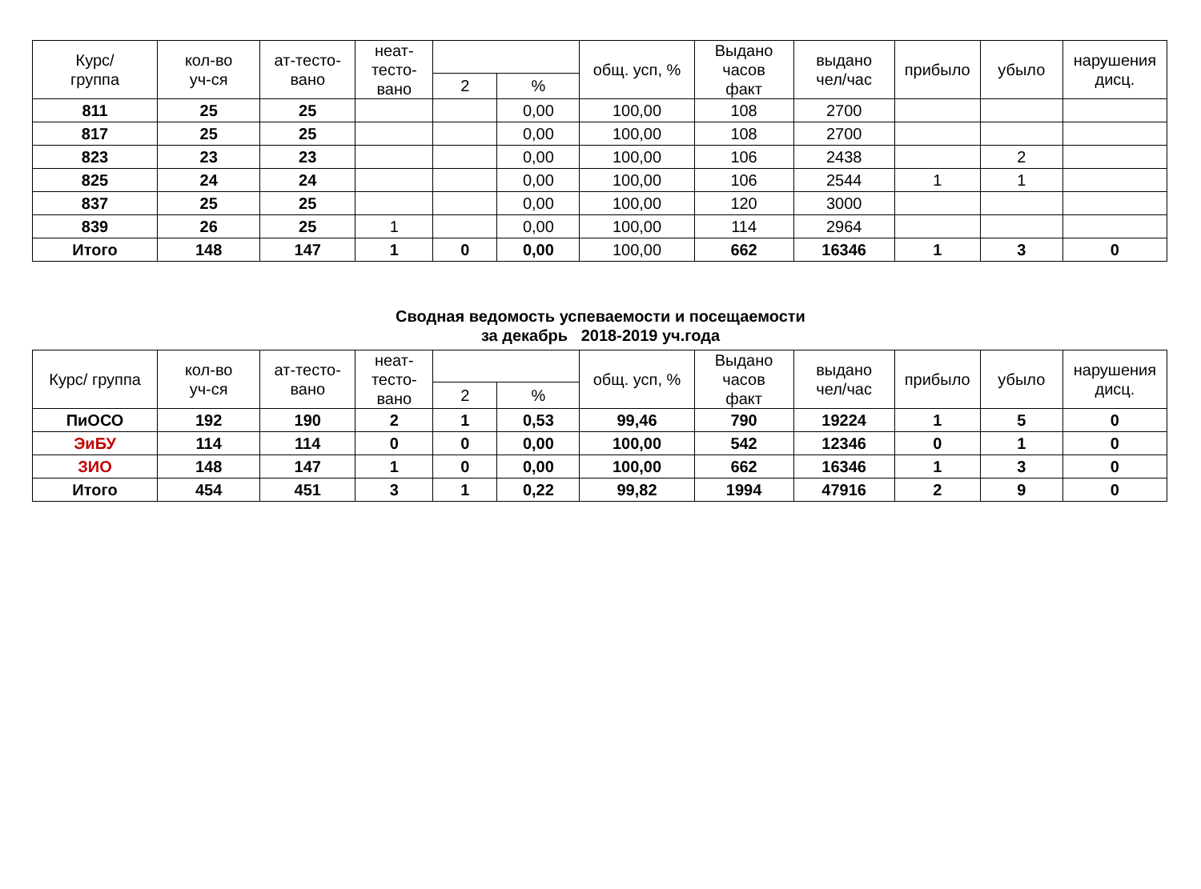| Курс/ группа | кол-во уч-ся | ат-тесто- вано | неат- тесто- вано | | | общ. усп, % | Выдано часов факт | выдано чел/час | прибыло | убыло | нарушения дисц. |
| --- | --- | --- | --- | --- | --- | --- | --- | --- | --- | --- | --- |
| | | | | 2 | % | | | | | | |
| 811 | 25 | 25 | | | 0,00 | 100,00 | 108 | 2700 | | | |
| 817 | 25 | 25 | | | 0,00 | 100,00 | 108 | 2700 | | | |
| 823 | 23 | 23 | | | 0,00 | 100,00 | 106 | 2438 | | 2 | |
| 825 | 24 | 24 | | | 0,00 | 100,00 | 106 | 2544 | 1 | 1 | |
| 837 | 25 | 25 | | | 0,00 | 100,00 | 120 | 3000 | | | |
| 839 | 26 | 25 | 1 | | 0,00 | 100,00 | 114 | 2964 | | | |
| Итого | 148 | 147 | 1 | 0 | 0,00 | 100,00 | 662 | 16346 | 1 | 3 | 0 |
Сводная ведомость успеваемости и посещаемости
за декабрь 2018-2019 уч.года
| Курс/ группа | кол-во уч-ся | ат-тесто- вано | неат- тесто- вано | | | общ. усп, % | Выдано часов факт | выдано чел/час | прибыло | убыло | нарушения дисц. |
| --- | --- | --- | --- | --- | --- | --- | --- | --- | --- | --- | --- |
| | | | | 2 | % | | | | | | |
| ПиОСО | 192 | 190 | 2 | 1 | 0,53 | 99,46 | 790 | 19224 | 1 | 5 | 0 |
| ЭиБУ | 114 | 114 | 0 | 0 | 0,00 | 100,00 | 542 | 12346 | 0 | 1 | 0 |
| ЗИО | 148 | 147 | 1 | 0 | 0,00 | 100,00 | 662 | 16346 | 1 | 3 | 0 |
| Итого | 454 | 451 | 3 | 1 | 0,22 | 99,82 | 1994 | 47916 | 2 | 9 | 0 |